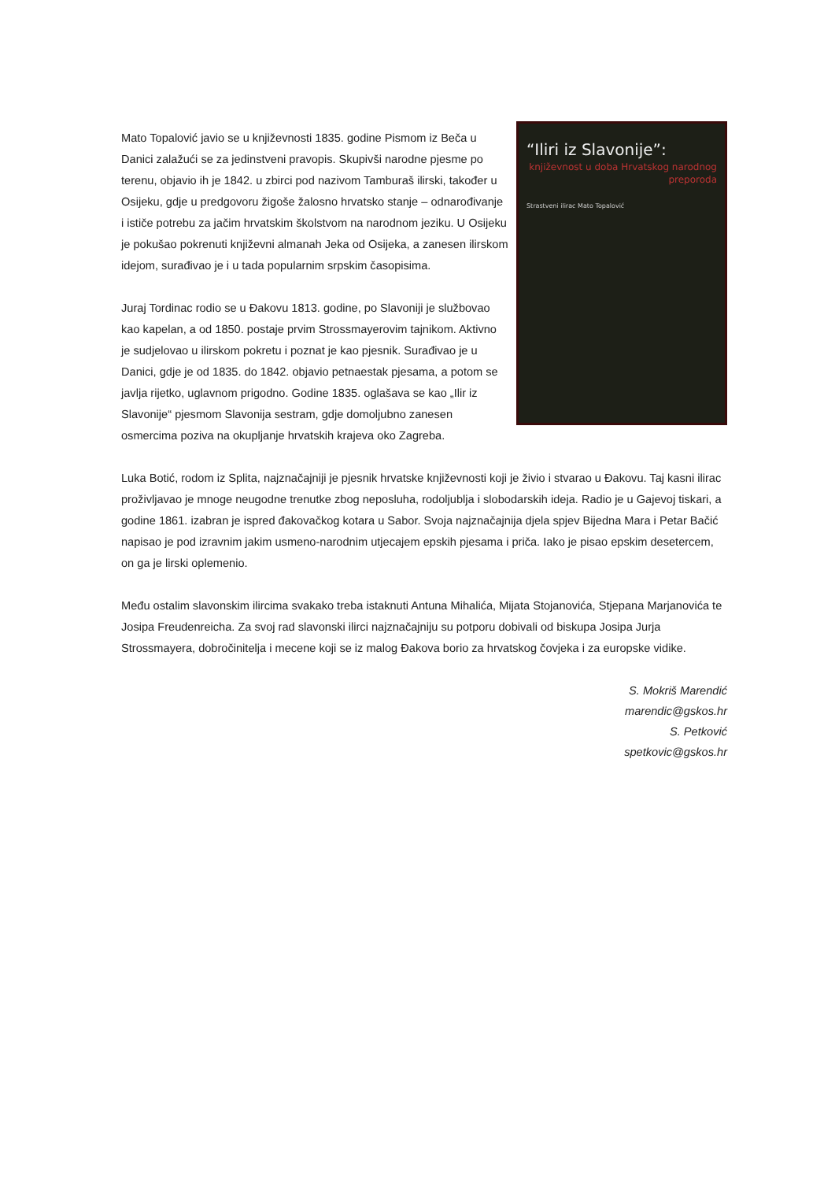“Iliri iz Slavonije”:
književnost u doba Hrvatskog narodnog preporoda
Strastveni ilirac Mato Topalović
Mato Topalović javio se u književnosti 1835. godine Pismom iz Beča u Danici zalažući se za jedinstveni pravopis. Skupivši narodne pjesme po terenu, objavio ih je 1842. u zbirci pod nazivom Tamburaš ilirski, također u Osijeku, gdje u predgovoru žigoše žalosno hrvatsko stanje – odnarođivanje i ističe potrebu za jačim hrvatskim školstvom na narodnom jeziku. U Osijeku je pokušao pokrenuti književni almanah Jeka od Osijeka, a zanesen ilirskom idejom, surađivao je i u tada popularnim srpskim časopisima.
Juraj Tordinac rodio se u Đakovu 1813. godine, po Slavoniji je službovao kao kapelan, a od 1850. postaje prvim Strossmayerovim tajnikom. Aktivno je sudjelovao u ilirskom pokretu i poznat je kao pjesnik. Surađivao je u Danici, gdje je od 1835. do 1842. objavio petnaestak pjesama, a potom se javlja rijetko, uglavnom prigodno. Godine 1835. oglašava se kao „Ilir iz Slavonije“ pjesmom Slavonija sestram, gdje domoljubno zanesen osmercima poziva na okupljanje hrvatskih krajeva oko Zagreba.
Luka Botić, rodom iz Splita, najznačajniji je pjesnik hrvatske književnosti koji je živio i stvarao u Đakovu. Taj kasni ilirac proživljavao je mnoge neugodne trenutke zbog neposluha, rodoljublja i slobodarskih ideja. Radio je u Gajevoj tiskari, a godine 1861. izabran je ispred đakovačkog kotara u Sabor. Svoja najznačajnija djela spjev Bijedna Mara i Petar Bačić napisao je pod izravnim jakim usmeno-narodnim utjecajem epskih pjesama i priča. Iako je pisao epskim desetercem, on ga je lirski oplemenio.
Među ostalim slavonskim ilircima svakako treba istaknuti Antuna Mihalića, Mijata Stojanovića, Stjepana Marjanovića te Josipa Freudenreicha. Za svoj rad slavonski ilirci najznačajniju su potporu dobivali od biskupa Josipa Jurja Strossmayera, dobročinitelja i mecene koji se iz malog Đakova borio za hrvatskog čovjeka i za europske vidike.
S. Mokriš Marendić
marendic@gskos.hr
S. Petković
spetkovic@gskos.hr